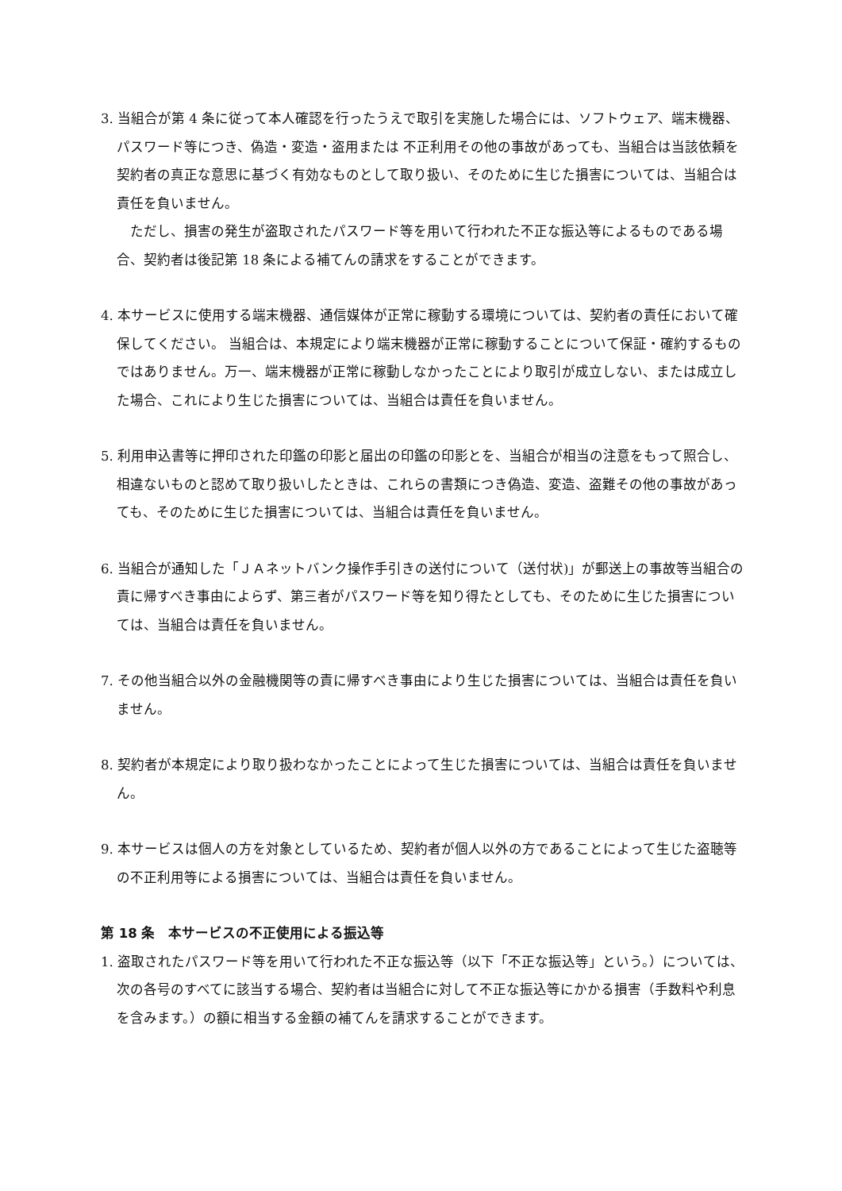3. 当組合が第 4 条に従って本人確認を行ったうえで取引を実施した場合には、ソフトウェア、端末機器、パスワード等につき、偽造・変造・盗用または 不正利用その他の事故があっても、当組合は当該依頼を契約者の真正な意思に基づく有効なものとして取り扱い、そのために生じた損害については、当組合は責任を負いません。
ただし、損害の発生が盗取されたパスワード等を用いて行われた不正な振込等によるものである場合、契約者は後記第 18 条による補てんの請求をすることができます。
4. 本サービスに使用する端末機器、通信媒体が正常に稼動する環境については、契約者の責任において確保してください。 当組合は、本規定により端末機器が正常に稼動することについて保証・確約するものではありません。万一、端末機器が正常に稼動しなかったことにより取引が成立しない、または成立した場合、これにより生じた損害については、当組合は責任を負いません。
5. 利用申込書等に押印された印鑑の印影と届出の印鑑の印影とを、当組合が相当の注意をもって照合し、相違ないものと認めて取り扱いしたときは、これらの書類につき偽造、変造、盗難その他の事故があっても、そのために生じた損害については、当組合は責任を負いません。
6. 当組合が通知した「ＪＡネットバンク操作手引きの送付について（送付状)」が郵送上の事故等当組合の責に帰すべき事由によらず、第三者がパスワード等を知り得たとしても、そのために生じた損害については、当組合は責任を負いません。
7. その他当組合以外の金融機関等の責に帰すべき事由により生じた損害については、当組合は責任を負いません。
8. 契約者が本規定により取り扱わなかったことによって生じた損害については、当組合は責任を負いません。
9. 本サービスは個人の方を対象としているため、契約者が個人以外の方であることによって生じた盗聴等の不正利用等による損害については、当組合は責任を負いません。
第 18 条　本サービスの不正使用による振込等
1. 盗取されたパスワード等を用いて行われた不正な振込等（以下「不正な振込等」という。）については、次の各号のすべてに該当する場合、契約者は当組合に対して不正な振込等にかかる損害（手数料や利息を含みます。）の額に相当する金額の補てんを請求することができます。